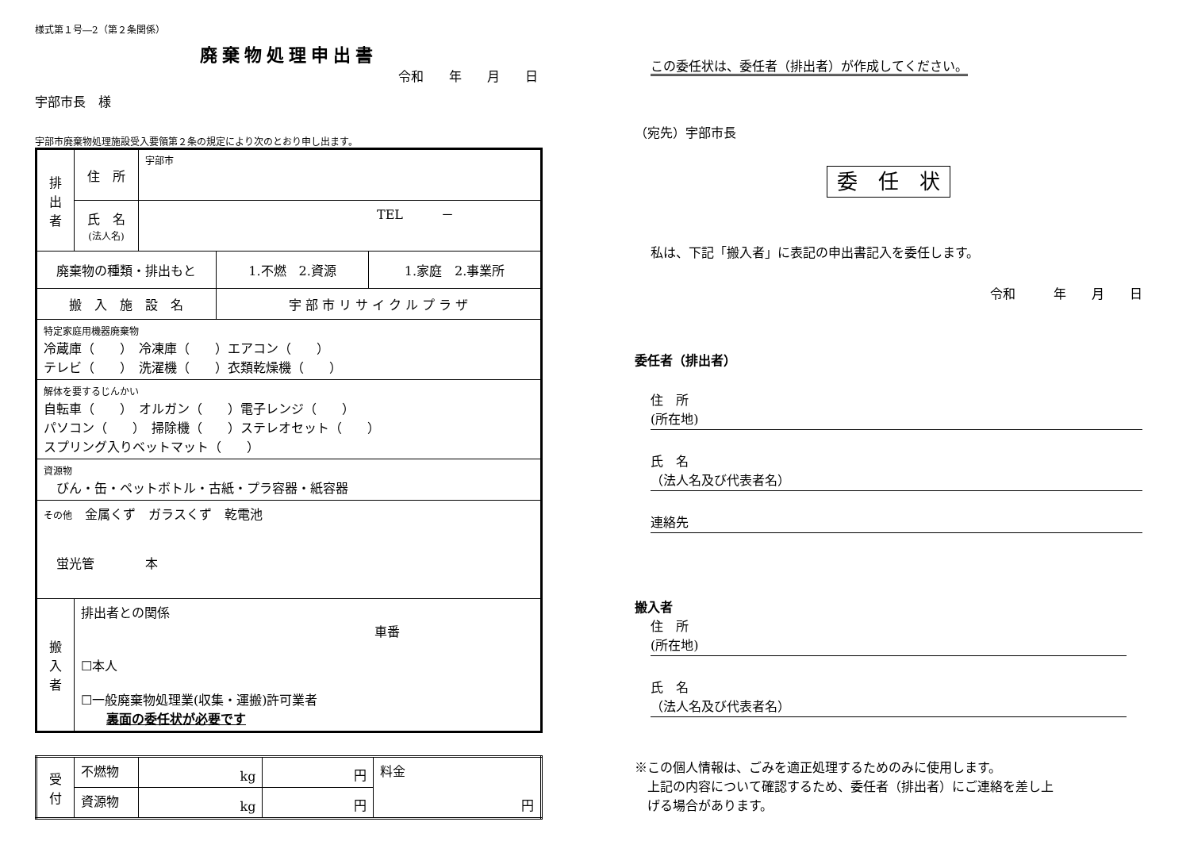様式第１号―2（第２条関係）
廃棄物処理申出書
令和　　年　　月　　日
宇部市長　様
宇部市廃棄物処理施設受入要領第２条の規定により次のとおり申し出ます。
| 排 出 者 | 住 所 | 宇部市 | | |
| | 氏 名 (法人名) | TEL － | | |
| 廃棄物の種類・排出もと | | | 1.不燃 2.資源 | 1.家庭 2.事業所 |
| 搬 入 施 設 名 | | | 宇 部 市 リ サ イ ク ル プ ラ ザ | |
| 特定家庭用機器廃棄物 冷蔵庫（ ） 冷凍庫（ ）エアコン（ ） テレビ（ ） 洗濯機（ ）衣類乾燥機（ ） | | | | |
| 解体を要するじんかい 自転車（ ） オルガン（ ）電子レンジ（ ） パソコン（ ） 掃除機（ ）ステレオセット（ ） スプリング入りベットマット（ ） | | | | |
| 資源物 びん・缶・ペットボトル・古紙・プラ容器・紙容器 | | | | |
| その他 金属くず ガラスくず 乾電池 蛍光管 本 | | | | |
| 搬 入 者 | 排出者との関係 車番 ☐本人 ☐一般廃棄物処理業(収集・運搬)許可業者 裏面の委任状が必要です | | | |
| 受 付 | 不燃物 | kg | 円 | 料金 円 |
| | 資源物 | kg | 円 | |
この委任状は、委任者（排出者）が作成してください。
（宛先）宇部市長
委　任　状
私は、下記「搬入者」に表記の申出書記入を委任します。
令和　　　年　　月　　日
委任者（排出者）
住　所
(所在地)
氏　名
（法人名及び代表者名）
連絡先
搬入者
住　所
(所在地)
氏　名
（法人名及び代表者名）
※この個人情報は、ごみを適正処理するためのみに使用します。
　上記の内容について確認するため、委任者（排出者）にご連絡を差し上
　げる場合があります。